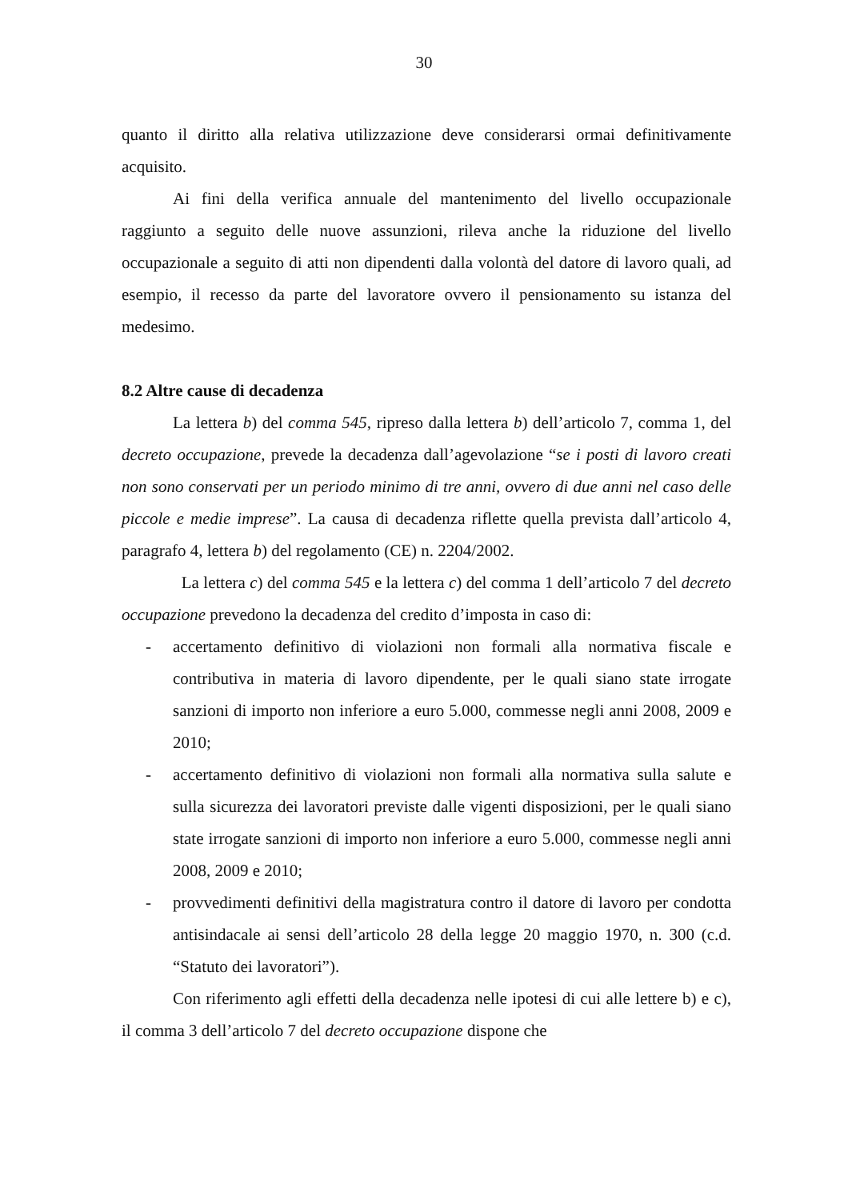30
quanto il diritto alla relativa utilizzazione deve considerarsi ormai definitivamente acquisito.
Ai fini della verifica annuale del mantenimento del livello occupazionale raggiunto a seguito delle nuove assunzioni, rileva anche la riduzione del livello occupazionale a seguito di atti non dipendenti dalla volontà del datore di lavoro quali, ad esempio, il recesso da parte del lavoratore ovvero il pensionamento su istanza del medesimo.
8.2 Altre cause di decadenza
La lettera b) del comma 545, ripreso dalla lettera b) dell’articolo 7, comma 1, del decreto occupazione, prevede la decadenza dall’agevolazione “se i posti di lavoro creati non sono conservati per un periodo minimo di tre anni, ovvero di due anni nel caso delle piccole e medie imprese”. La causa di decadenza riflette quella prevista dall’articolo 4, paragrafo 4, lettera b) del regolamento (CE) n. 2204/2002.
La lettera c) del comma 545 e la lettera c) del comma 1 dell’articolo 7 del decreto occupazione prevedono la decadenza del credito d’imposta in caso di:
- accertamento definitivo di violazioni non formali alla normativa fiscale e contributiva in materia di lavoro dipendente, per le quali siano state irrogate sanzioni di importo non inferiore a euro 5.000, commesse negli anni 2008, 2009 e 2010;
- accertamento definitivo di violazioni non formali alla normativa sulla salute e sulla sicurezza dei lavoratori previste dalle vigenti disposizioni, per le quali siano state irrogate sanzioni di importo non inferiore a euro 5.000, commesse negli anni 2008, 2009 e 2010;
- provvedimenti definitivi della magistratura contro il datore di lavoro per condotta antisindacale ai sensi dell’articolo 28 della legge 20 maggio 1970, n. 300 (c.d. “Statuto dei lavoratori”).
Con riferimento agli effetti della decadenza nelle ipotesi di cui alle lettere b) e c), il comma 3 dell’articolo 7 del decreto occupazione dispone che